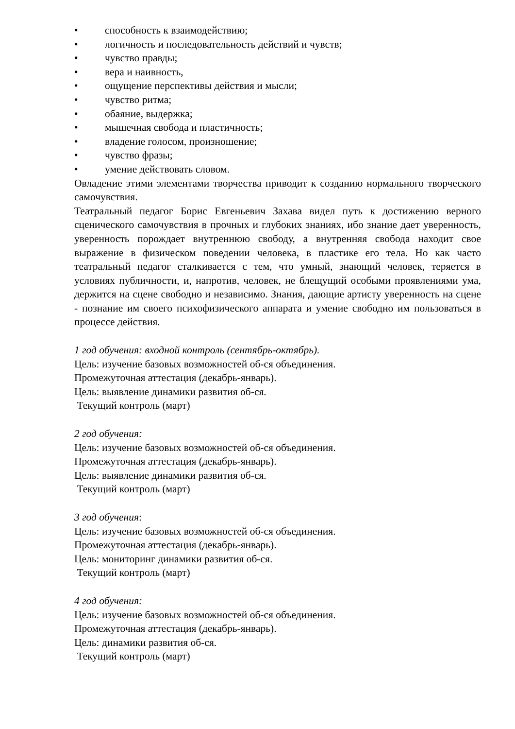• способность к взаимодействию;
• логичность и последовательность действий и чувств;
• чувство правды;
• вера и наивность,
• ощущение перспективы действия и мысли;
• чувство ритма;
• обаяние, выдержка;
• мышечная свобода и пластичность;
• владение голосом, произношение;
• чувство фразы;
• умение действовать словом.
Овладение этими элементами творчества приводит к созданию нормального творческого самочувствия.
Театральный педагог Борис Евгеньевич Захава видел путь к достижению верного сценического самочувствия в прочных и глубоких знаниях, ибо знание дает уверенность, уверенность порождает внутреннюю свободу, а внутренняя свобода находит свое выражение в физическом поведении человека, в пластике его тела. Но как часто театральный педагог сталкивается с тем, что умный, знающий человек, теряется в условиях публичности, и, напротив, человек, не блещущий особыми проявлениями ума, держится на сцене свободно и независимо. Знания, дающие артисту уверенность на сцене - познание им своего психофизического аппарата и умение свободно им пользоваться в процессе действия.
1 год обучения: входной контроль (сентябрь-октябрь).
Цель: изучение базовых возможностей об-ся объединения.
Промежуточная аттестация (декабрь-январь).
Цель: выявление динамики развития об-ся.
Текущий контроль (март)
2 год обучения:
Цель: изучение базовых возможностей об-ся объединения.
Промежуточная аттестация (декабрь-январь).
Цель: выявление динамики развития об-ся.
Текущий контроль (март)
3 год обучения:
Цель: изучение базовых возможностей об-ся объединения.
Промежуточная аттестация (декабрь-январь).
Цель: мониторинг динамики развития об-ся.
Текущий контроль (март)
4 год обучения:
Цель: изучение базовых возможностей об-ся объединения.
Промежуточная аттестация (декабрь-январь).
Цель: динамики развития об-ся.
Текущий контроль (март)